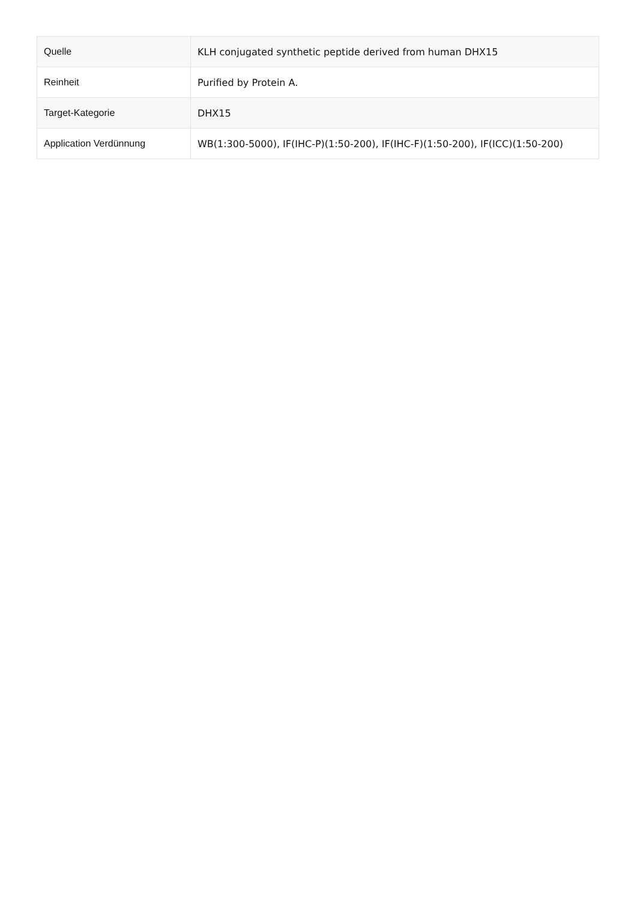| Quelle | KLH conjugated synthetic peptide derived from human DHX15 |
| Reinheit | Purified by Protein A. |
| Target-Kategorie | DHX15 |
| Application Verdünnung | WB(1:300-5000), IF(IHC-P)(1:50-200), IF(IHC-F)(1:50-200), IF(ICC)(1:50-200) |